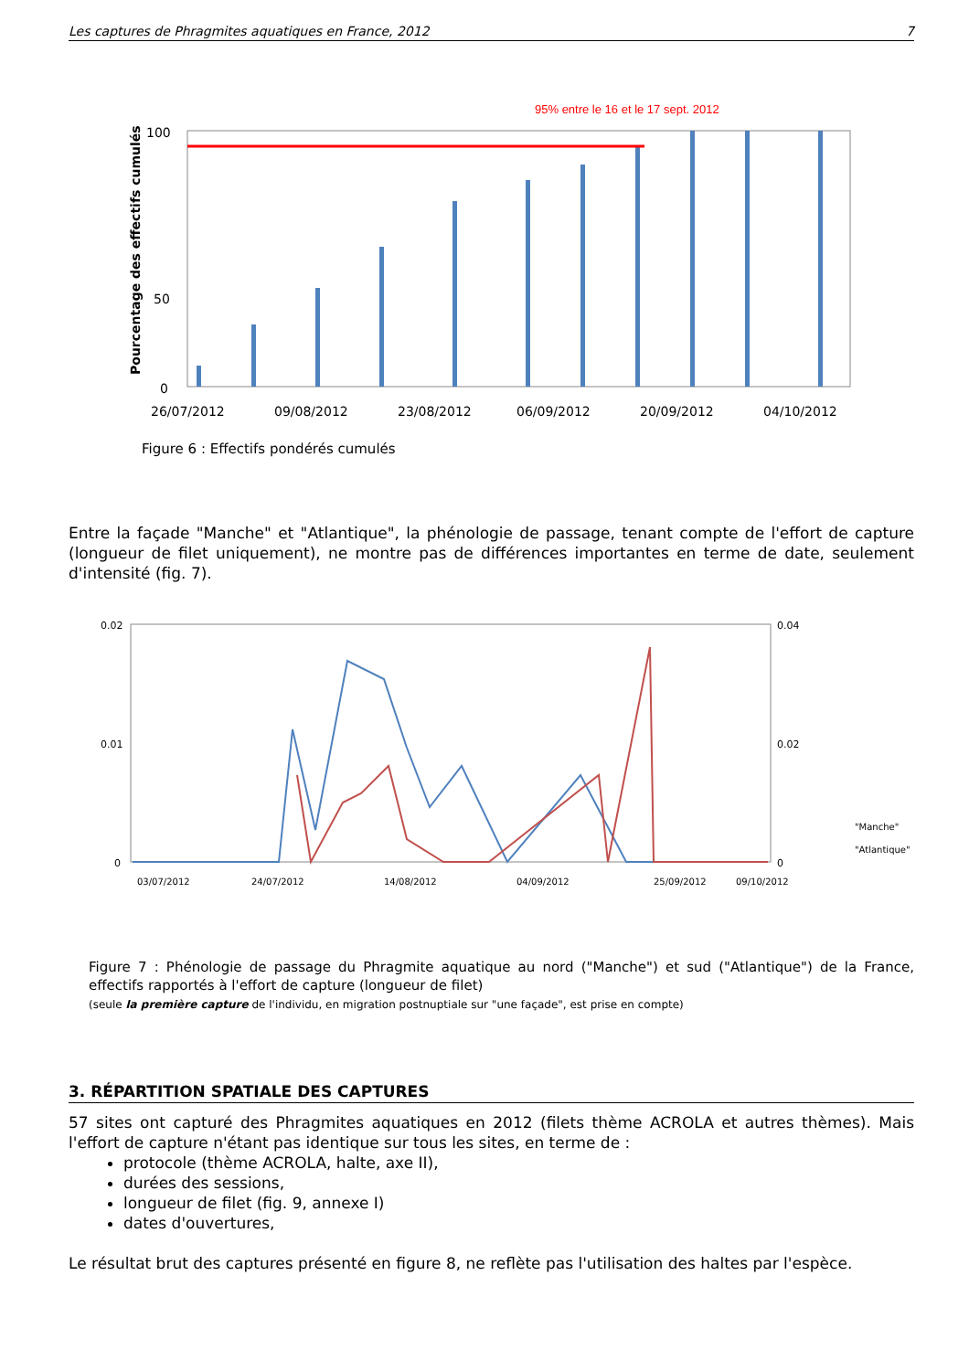Les captures de Phragmites aquatiques en France, 2012 7
95% entre le 16 et le 17 sept. 2012
Pourcentage des effectifs cumulés
100
50
0
26/07/2012
09/08/2012
23/08/2012
06/09/2012
20/09/2012
04/10/2012
Figure 6 : Effectifs pondérés cumulés
Entre la façade "Manche" et "Atlantique", la phénologie de passage, tenant compte de l'effort de capture (longueur de filet uniquement), ne montre pas de différences importantes en terme de date, seulement d'intensité (fig. 7).
0.02
0.01
0
0.04
0.02
0
"Manche"
"Atlantique"
03/07/2012
24/07/2012
14/08/2012
04/09/2012
25/09/2012
09/10/2012
Figure 7 : Phénologie de passage du Phragmite aquatique au nord ("Manche") et sud ("Atlantique") de la France, effectifs rapportés à l'effort de capture (longueur de filet)
(seule la première capture de l'individu, en migration postnuptiale sur "une façade", est prise en compte)
3. RÉPARTITION SPATIALE DES CAPTURES
57 sites ont capturé des Phragmites aquatiques en 2012 (filets thème ACROLA et autres thèmes). Mais l'effort de capture n'étant pas identique sur tous les sites, en terme de :
protocole (thème ACROLA, halte, axe II),
durées des sessions,
longueur de filet (fig. 9, annexe I)
dates d'ouvertures,
Le résultat brut des captures présenté en figure 8, ne reflète pas l'utilisation des haltes par l'espèce.